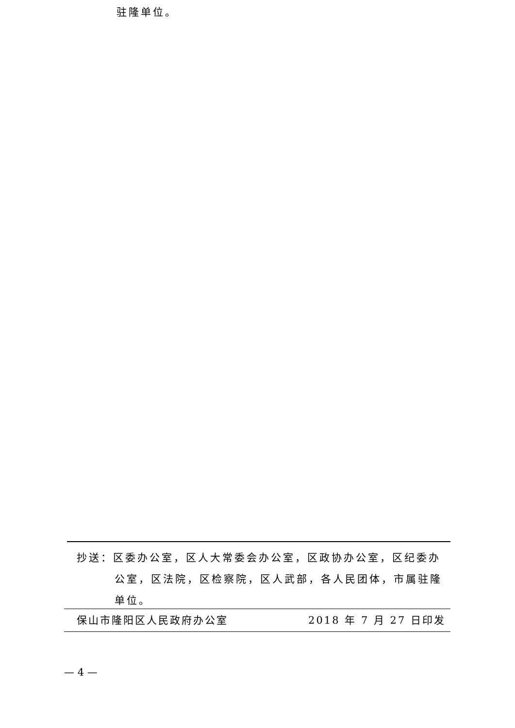驻隆单位。
抄送：区委办公室，区人大常委会办公室，区政协办公室，区纪委办公室，区法院，区检察院，区人武部，各人民团体，市属驻隆单位。
保山市隆阳区人民政府办公室 2018 年 7 月 27 日印发
— 4 —